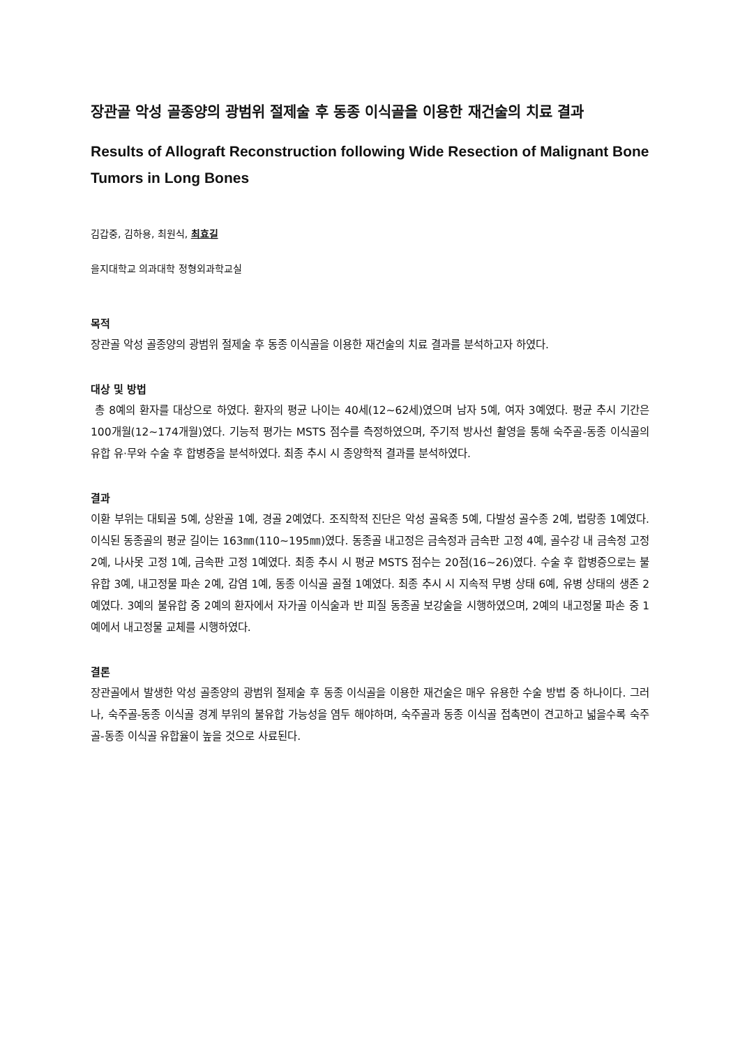장관골 악성 골종양의 광범위 절제술 후 동종 이식골을 이용한 재건술의 치료 결과
Results of Allograft Reconstruction following Wide Resection of Malignant Bone Tumors in Long Bones
김갑중, 김하용, 최원식, 최효길
을지대학교 의과대학 정형외과학교실
목적
장관골 악성 골종양의 광범위 절제술 후 동종 이식골을 이용한 재건술의 치료 결과를 분석하고자 하였다.
대상 및 방법
총 8예의 환자를 대상으로 하였다. 환자의 평균 나이는 40세(12~62세)였으며 남자 5예, 여자 3예였다. 평균 추시 기간은 100개월(12~174개월)였다. 기능적 평가는 MSTS 점수를 측정하였으며, 주기적 방사선 촬영을 통해 숙주골-동종 이식골의 유합 유·무와 수술 후 합병증을 분석하였다. 최종 추시 시 종양학적 결과를 분석하였다.
결과
이환 부위는 대퇴골 5예, 상완골 1예, 경골 2예였다. 조직학적 진단은 악성 골육종 5예, 다발성 골수종 2예, 법랑종 1예였다. 이식된 동종골의 평균 길이는 163㎜(110~195㎜)였다. 동종골 내고정은 금속정과 금속판 고정 4예, 골수강 내 금속정 고정 2예, 나사못 고정 1예, 금속판 고정 1예였다. 최종 추시 시 평균 MSTS 점수는 20점(16~26)였다. 수술 후 합병증으로는 불유합 3예, 내고정물 파손 2예, 감염 1예, 동종 이식골 골절 1예였다. 최종 추시 시 지속적 무병 상태 6예, 유병 상태의 생존 2예였다. 3예의 불유합 중 2예의 환자에서 자가골 이식술과 반 피질 동종골 보강술을 시행하였으며, 2예의 내고정물 파손 중 1예에서 내고정물 교체를 시행하였다.
결론
장관골에서 발생한 악성 골종양의 광범위 절제술 후 동종 이식골을 이용한 재건술은 매우 유용한 수술 방법 중 하나이다. 그러나, 숙주골-동종 이식골 경계 부위의 불유합 가능성을 염두 해야하며, 숙주골과 동종 이식골 접촉면이 견고하고 넓을수록 숙주골-동종 이식골 유합율이 높을 것으로 사료된다.